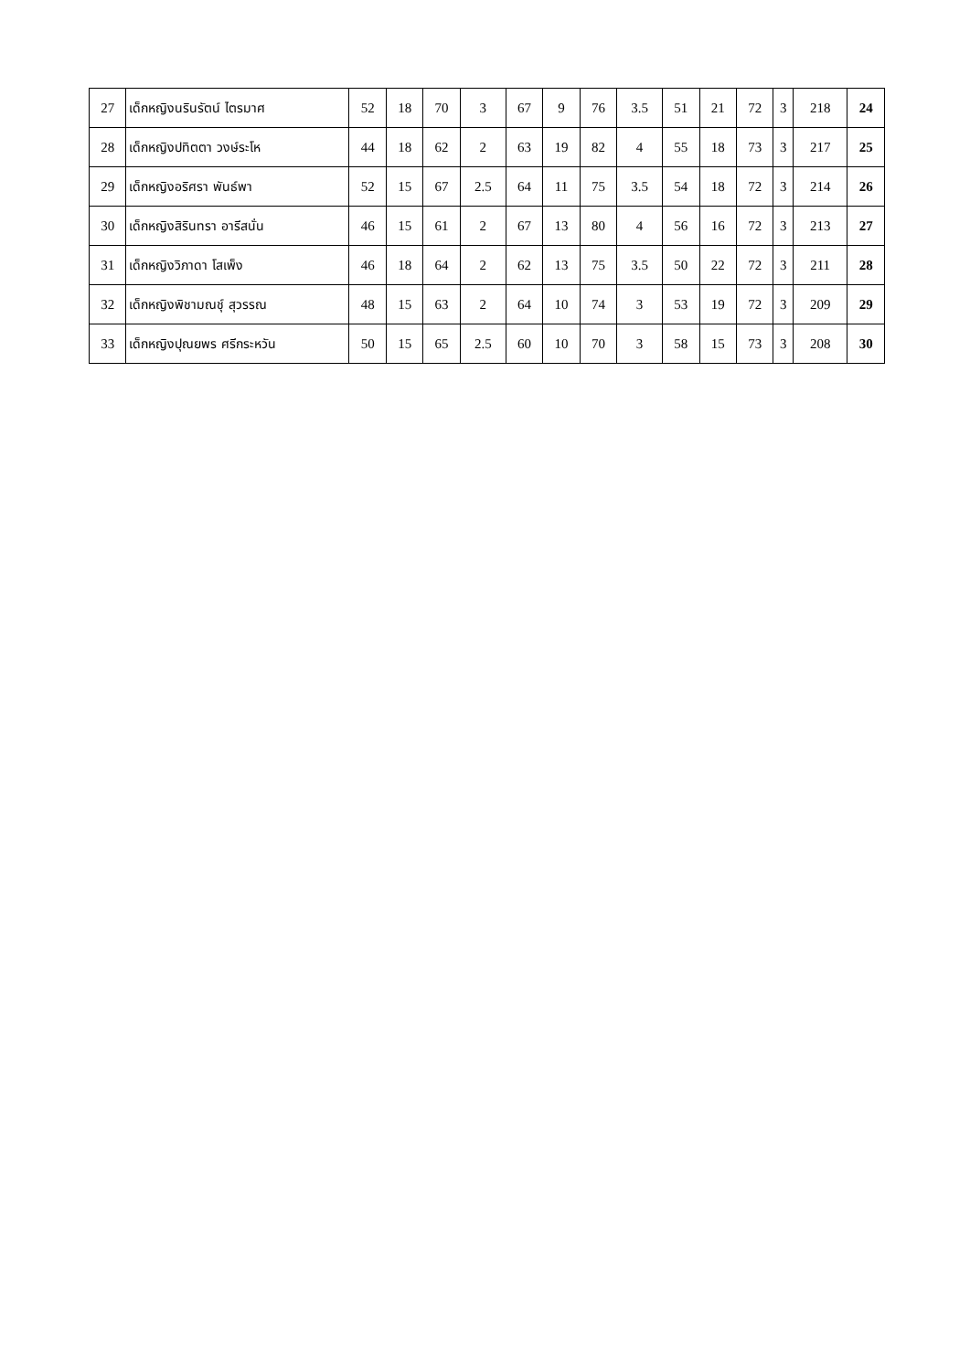| 27 | เด็กหญิงนรินรัตน์ ไตรมาศ | 52 | 18 | 70 | 3 | 67 | 9 | 76 | 3.5 | 51 | 21 | 72 | 3 | 218 | 24 |
| 28 | เด็กหญิงปทิตตา วงษ์ระโห | 44 | 18 | 62 | 2 | 63 | 19 | 82 | 4 | 55 | 18 | 73 | 3 | 217 | 25 |
| 29 | เด็กหญิงอริศรา พันธ์พา | 52 | 15 | 67 | 2.5 | 64 | 11 | 75 | 3.5 | 54 | 18 | 72 | 3 | 214 | 26 |
| 30 | เด็กหญิงสิรินทรา อารีสนั่น | 46 | 15 | 61 | 2 | 67 | 13 | 80 | 4 | 56 | 16 | 72 | 3 | 213 | 27 |
| 31 | เด็กหญิงวิภาดา โสเพ็ง | 46 | 18 | 64 | 2 | 62 | 13 | 75 | 3.5 | 50 | 22 | 72 | 3 | 211 | 28 |
| 32 | เด็กหญิงพิชามณชุ์ สุวรรณ | 48 | 15 | 63 | 2 | 64 | 10 | 74 | 3 | 53 | 19 | 72 | 3 | 209 | 29 |
| 33 | เด็กหญิงปุณยพร ศรีกระหวัน | 50 | 15 | 65 | 2.5 | 60 | 10 | 70 | 3 | 58 | 15 | 73 | 3 | 208 | 30 |